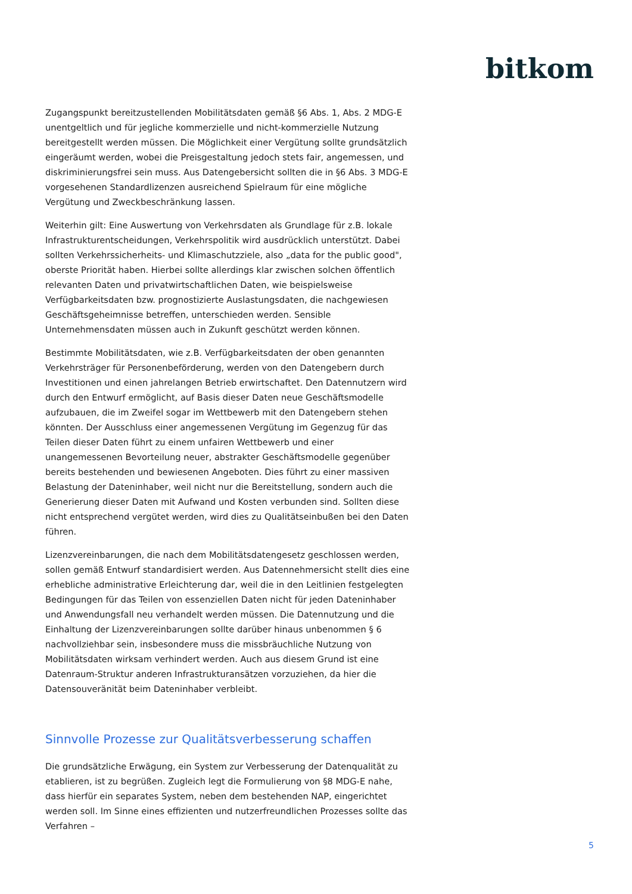bitkom
Zugangspunkt bereitzustellenden Mobilitätsdaten gemäß §6 Abs. 1, Abs. 2 MDG-E unentgeltlich und für jegliche kommerzielle und nicht-kommerzielle Nutzung bereitgestellt werden müssen. Die Möglichkeit einer Vergütung sollte grundsätzlich eingeräumt werden, wobei die Preisgestaltung jedoch stets fair, angemessen, und diskriminierungsfrei sein muss. Aus Datengebersicht sollten die in §6 Abs. 3 MDG-E vorgesehenen Standardlizenzen ausreichend Spielraum für eine mögliche Vergütung und Zweckbeschränkung lassen.
Weiterhin gilt: Eine Auswertung von Verkehrsdaten als Grundlage für z.B. lokale Infrastrukturentscheidungen, Verkehrspolitik wird ausdrücklich unterstützt. Dabei sollten Verkehrssicherheits- und Klimaschutzziele, also „data for the public good", oberste Priorität haben. Hierbei sollte allerdings klar zwischen solchen öffentlich relevanten Daten und privatwirtschaftlichen Daten, wie beispielsweise Verfügbarkeitsdaten bzw. prognostizierte Auslastungsdaten, die nachgewiesen Geschäftsgeheimnisse betreffen, unterschieden werden. Sensible Unternehmensdaten müssen auch in Zukunft geschützt werden können.
Bestimmte Mobilitätsdaten, wie z.B. Verfügbarkeitsdaten der oben genannten Verkehrsträger für Personenbeförderung, werden von den Datengebern durch Investitionen und einen jahrelangen Betrieb erwirtschaftet. Den Datennutzern wird durch den Entwurf ermöglicht, auf Basis dieser Daten neue Geschäftsmodelle aufzubauen, die im Zweifel sogar im Wettbewerb mit den Datengebern stehen könnten. Der Ausschluss einer angemessenen Vergütung im Gegenzug für das Teilen dieser Daten führt zu einem unfairen Wettbewerb und einer unangemessenen Bevorteilung neuer, abstrakter Geschäftsmodelle gegenüber bereits bestehenden und bewiesenen Angeboten. Dies führt zu einer massiven Belastung der Dateninhaber, weil nicht nur die Bereitstellung, sondern auch die Generierung dieser Daten mit Aufwand und Kosten verbunden sind. Sollten diese nicht entsprechend vergütet werden, wird dies zu Qualitätseinbußen bei den Daten führen.
Lizenzvereinbarungen, die nach dem Mobilitätsdatengesetz geschlossen werden, sollen gemäß Entwurf standardisiert werden. Aus Datennehmersicht stellt dies eine erhebliche administrative Erleichterung dar, weil die in den Leitlinien festgelegten Bedingungen für das Teilen von essenziellen Daten nicht für jeden Dateninhaber und Anwendungsfall neu verhandelt werden müssen. Die Datennutzung und die Einhaltung der Lizenzvereinbarungen sollte darüber hinaus unbenommen § 6 nachvollziehbar sein, insbesondere muss die missbräuchliche Nutzung von Mobilitätsdaten wirksam verhindert werden. Auch aus diesem Grund ist eine Datenraum-Struktur anderen Infrastrukturansätzen vorzuziehen, da hier die Datensouveränität beim Dateninhaber verbleibt.
Sinnvolle Prozesse zur Qualitätsverbesserung schaffen
Die grundsätzliche Erwägung, ein System zur Verbesserung der Datenqualität zu etablieren, ist zu begrüßen. Zugleich legt die Formulierung von §8 MDG-E nahe, dass hierfür ein separates System, neben dem bestehenden NAP, eingerichtet werden soll. Im Sinne eines effizienten und nutzerfreundlichen Prozesses sollte das Verfahren –
5